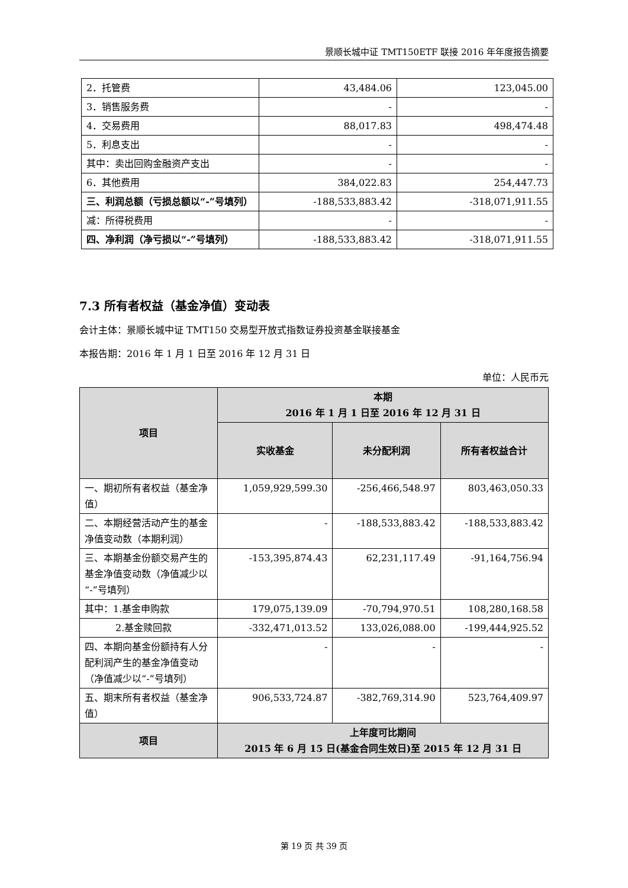景顺长城中证 TMT150ETF 联接 2016 年年度报告摘要
| 2．托管费 | 43,484.06 | 123,045.00 |
| 3．销售服务费 | - | - |
| 4．交易费用 | 88,017.83 | 498,474.48 |
| 5．利息支出 | - | - |
| 其中：卖出回购金融资产支出 | - | - |
| 6．其他费用 | 384,022.83 | 254,447.73 |
| 三、利润总额（亏损总额以“-”号填列） | -188,533,883.42 | -318,071,911.55 |
| 减：所得税费用 | - | - |
| 四、净利润（净亏损以“-”号填列） | -188,533,883.42 | -318,071,911.55 |
7.3 所有者权益（基金净值）变动表
会计主体：景顺长城中证 TMT150 交易型开放式指数证券投资基金联接基金
本报告期：2016 年 1 月 1 日至 2016 年 12 月 31 日
单位：人民币元
| 项目 | 本期 2016 年 1 月 1 日至 2016 年 12 月 31 日 | | |
| --- | --- | --- | --- |
| | 实收基金 | 未分配利润 | 所有者权益合计 |
| 一、期初所有者权益（基金净值） | 1,059,929,599.30 | -256,466,548.97 | 803,463,050.33 |
| 二、本期经营活动产生的基金净值变动数（本期利润） | - | -188,533,883.42 | -188,533,883.42 |
| 三、本期基金份额交易产生的基金净值变动数（净值减少以“-”号填列） | -153,395,874.43 | 62,231,117.49 | -91,164,756.94 |
| 其中：1.基金申购款 | 179,075,139.09 | -70,794,970.51 | 108,280,168.58 |
| 2.基金赎回款 | -332,471,013.52 | 133,026,088.00 | -199,444,925.52 |
| 四、本期向基金份额持有人分配利润产生的基金净值变动（净值减少以“-”号填列） | - | - | - |
| 五、期末所有者权益（基金净值） | 906,533,724.87 | -382,769,314.90 | 523,764,409.97 |
| 项目 | 上年度可比期间 2015 年 6 月 15 日(基金合同生效日)至 2015 年 12 月 31 日 | | |
第 19 页 共 39 页